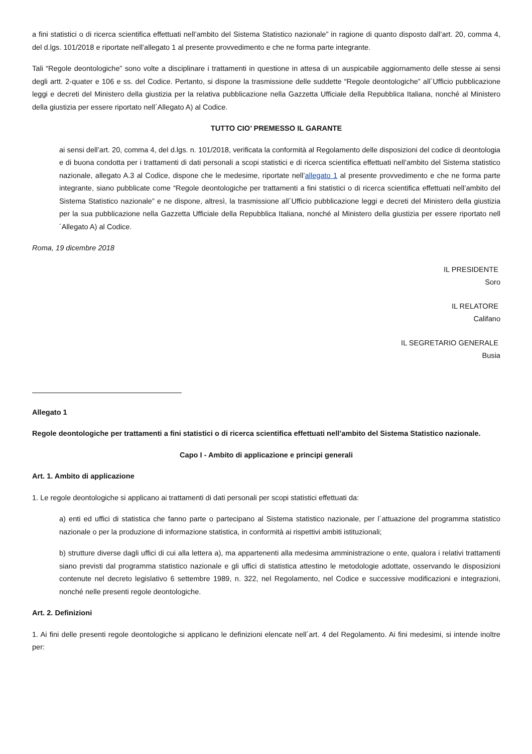a fini statistici o di ricerca scientifica effettuati nell’ambito del Sistema Statistico nazionale” in ragione di quanto disposto dall’art. 20, comma 4, del d.lgs. 101/2018 e riportate nell’allegato 1 al presente provvedimento e che ne forma parte integrante.
Tali “Regole deontologiche” sono volte a disciplinare i trattamenti in questione in attesa di un auspicabile aggiornamento delle stesse ai sensi degli artt. 2-quater e 106 e ss. del Codice. Pertanto, si dispone la trasmissione delle suddette “Regole deontologiche” all´Ufficio pubblicazione leggi e decreti del Ministero della giustizia per la relativa pubblicazione nella Gazzetta Ufficiale della Repubblica Italiana, nonché al Ministero della giustizia per essere riportato nell´Allegato A) al Codice.
TUTTO CIO’ PREMESSO IL GARANTE
ai sensi dell’art. 20, comma 4, del d.lgs. n. 101/2018, verificata la conformità al Regolamento delle disposizioni del codice di deontologia e di buona condotta per i trattamenti di dati personali a scopi statistici e di ricerca scientifica effettuati nell’ambito del Sistema statistico nazionale, allegato A.3 al Codice, dispone che le medesime, riportate nell’allegato 1 al presente provvedimento e che ne forma parte integrante, siano pubblicate come “Regole deontologiche per trattamenti a fini statistici o di ricerca scientifica effettuati nell’ambito del Sistema Statistico nazionale” e ne dispone, altresì, la trasmissione all´Ufficio pubblicazione leggi e decreti del Ministero della giustizia per la sua pubblicazione nella Gazzetta Ufficiale della Repubblica Italiana, nonché al Ministero della giustizia per essere riportato nell´Allegato A) al Codice.
Roma, 19 dicembre 2018
IL PRESIDENTE
Soro
IL RELATORE
Califano
IL SEGRETARIO GENERALE
Busia
Allegato 1
Regole deontologiche per trattamenti a fini statistici o di ricerca scientifica effettuati nell’ambito del Sistema Statistico nazionale.
Capo I - Ambito di applicazione e principi generali
Art. 1. Ambito di applicazione
1. Le regole deontologiche si applicano ai trattamenti di dati personali per scopi statistici effettuati da:
a) enti ed uffici di statistica che fanno parte o partecipano al Sistema statistico nazionale, per l´attuazione del programma statistico nazionale o per la produzione di informazione statistica, in conformità ai rispettivi ambiti istituzionali;
b) strutture diverse dagli uffici di cui alla lettera a), ma appartenenti alla medesima amministrazione o ente, qualora i relativi trattamenti siano previsti dal programma statistico nazionale e gli uffici di statistica attestino le metodologie adottate, osservando le disposizioni contenute nel decreto legislativo 6 settembre 1989, n. 322, nel Regolamento, nel Codice e successive modificazioni e integrazioni, nonché nelle presenti regole deontologiche.
Art. 2. Definizioni
1. Ai fini delle presenti regole deontologiche si applicano le definizioni elencate nell´art. 4 del Regolamento. Ai fini medesimi, si intende inoltre per: